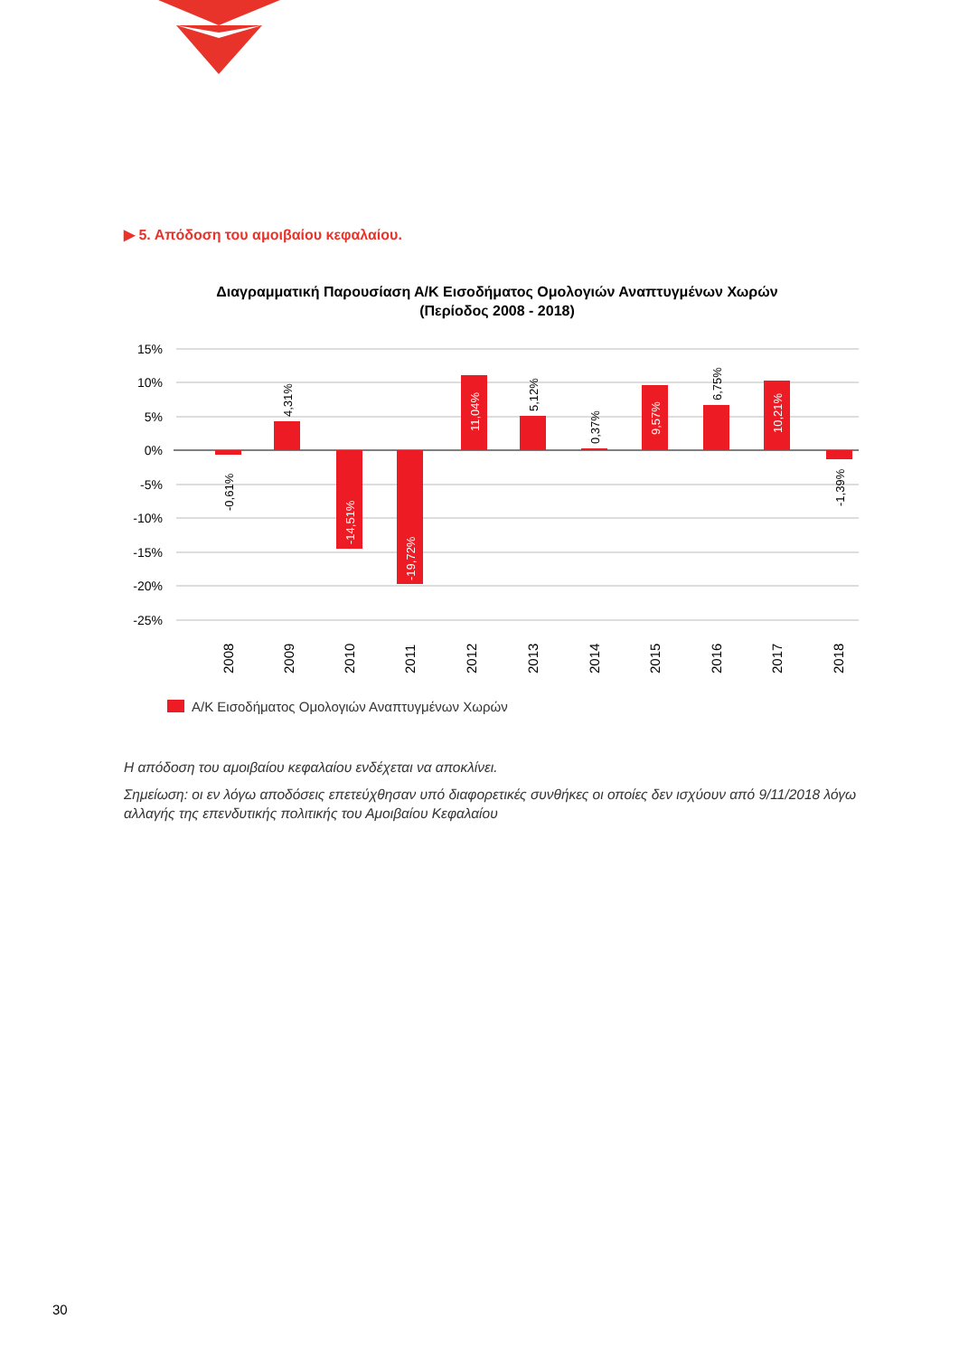▶ 5. Απόδοση του αμοιβαίου κεφαλαίου.
Διαγραμματική Παρουσίαση Α/Κ Εισοδήματος Ομολογιών Αναπτυγμένων Χωρών
(Περίοδος 2008 - 2018)
15%
10%
5%
0%
-5%
-10%
-15%
-20%
-25%
-0,61%
4,31%
-14,51%
-19,72%
11,04%
5,12%
0,37%
9,57%
6,75%
10,21%
-1,39%
2008
2009
2010
2011
2012
2013
2014
2015
2016
2017
2018
Α/Κ Εισοδήματος Ομολογιών Αναπτυγμένων Χωρών
Η απόδοση του αμοιβαίου κεφαλαίου ενδέχεται να αποκλίνει.
Σημείωση: οι εν λόγω αποδόσεις επετεύχθησαν υπό διαφορετικές συνθήκες οι οποίες δεν ισχύουν από 9/11/2018 λόγω αλλαγής της επενδυτικής πολιτικής του Αμοιβαίου Κεφαλαίου
30